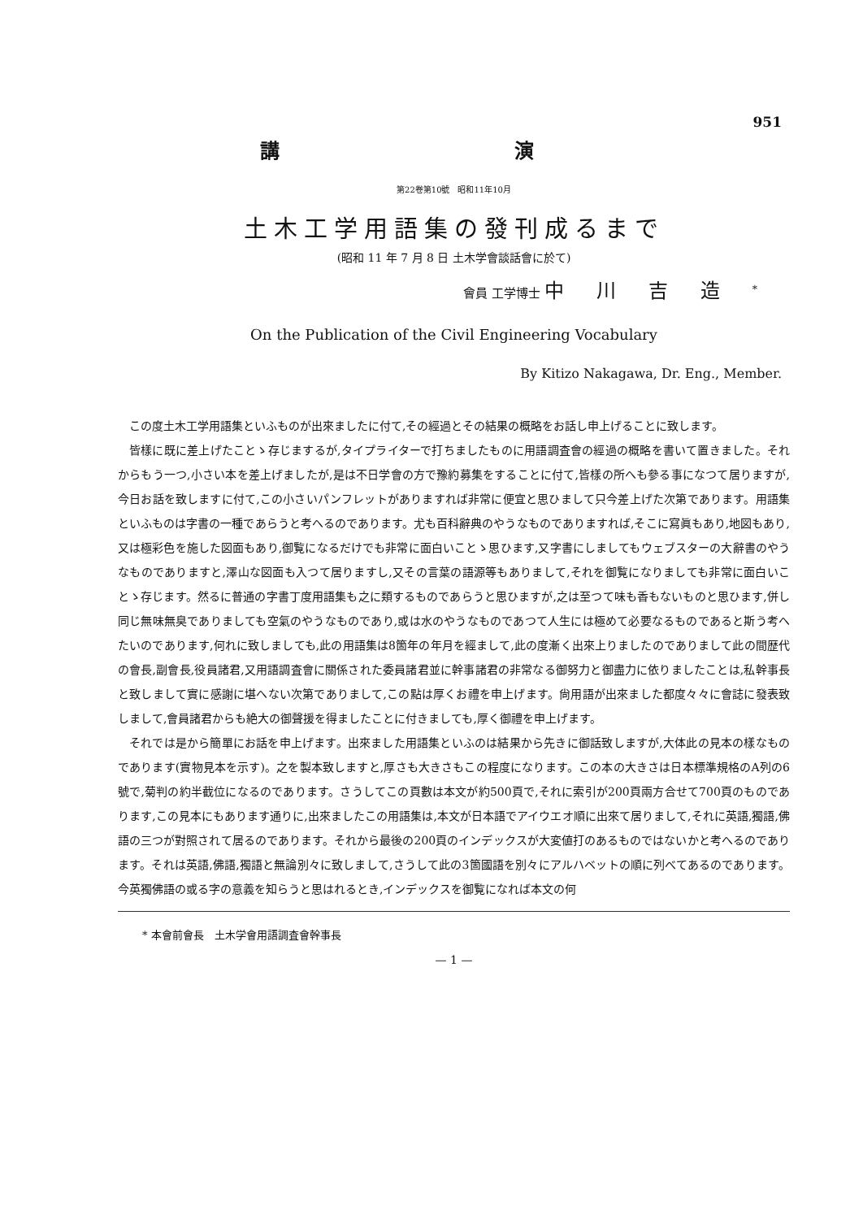951
講 演
第22卷第10號　昭和11年10月
土木工学用語集の發刊成るまで
(昭和 11 年 7 月 8 日 土木学會談話會に於て)
會員 工学博士 中川吉造<sup>*</sup>
On the Publication of the Civil Engineering Vocabulary
By Kitizo Nakagawa, Dr. Eng., Member.
この度土木工学用語集といふものが出來ましたに付て,その經過とその結果の概略をお話し申上げることに致します。
皆樣に既に差上げたことゝ存じまするが,タイプライターで打ちましたものに用語調査會の經過の概略を書いて置きました。それからもう一つ,小さい本を差上げましたが,是は不日学會の方で豫約募集をすることに付て,皆樣の所へも參る事になつて居りますが,今日お話を致しますに付て,この小さいパンフレットがありますれば非常に便宜と思ひまして只今差上げた次第であります。用語集といふものは字書の一種であらうと考へるのであります。尤も百科辭典のやうなものでありますれば,そこに寫眞もあり,地図もあり,又は極彩色を施した図面もあり,御覧になるだけでも非常に面白いことゝ思ひます,又字書にしましてもウェブスターの大辭書のやうなものでありますと,澤山な図面も入つて居りますし,又その言葉の語源等もありまして,それを御覧になりましても非常に面白いことゝ存じます。然るに普通の字書丁度用語集も之に類するものであらうと思ひますが,之は至つて味も香もないものと思ひます,併し同じ無味無臭でありましても空氣のやうなものであり,或は水のやうなものであつて人生には極めて必要なるものであると斯う考へたいのであります,何れに致しましても,此の用語集は8箇年の年月を經まして,此の度漸く出來上りましたのでありまして此の間歴代の會長,副會長,役員諸君,又用語調査會に關係された委員諸君並に幹事諸君の非常なる御努力と御盡力に依りましたことは,私幹事長と致しまして實に感謝に堪へない次第でありまして,この點は厚くお禮を申上げます。尙用語が出來ました都度々々に會誌に發表致しまして,會員諸君からも絶大の御聲援を得ましたことに付きましても,厚く御禮を申上げます。
それでは是から簡單にお話を申上げます。出來ました用語集といふのは結果から先きに御話致しますが,大体此の見本の樣なものであります(實物見本を示す)。之を製本致しますと,厚さも大きさもこの程度になります。この本の大きさは日本標準規格のA列の6號で,菊判の約半截位になるのであります。さうしてこの頁數は本文が約500頁で,それに索引が200頁兩方合せて700頁のものであります,この見本にもあります通りに,出來ましたこの用語集は,本文が日本語でアイウエオ順に出來て居りまして,それに英語,獨語,佛語の三つが對照されて居るのであります。それから最後の200頁のインデックスが大変値打のあるものではないかと考へるのであります。それは英語,佛語,獨語と無論別々に致しまして,さうして此の3箇國語を別々にアルハベットの順に列べてあるのであります。今英獨佛語の或る字の意義を知らうと思はれるとき,インデックスを御覧になれば本文の何
* 本會前會長　土木学會用語調査會幹事長
— 1 —